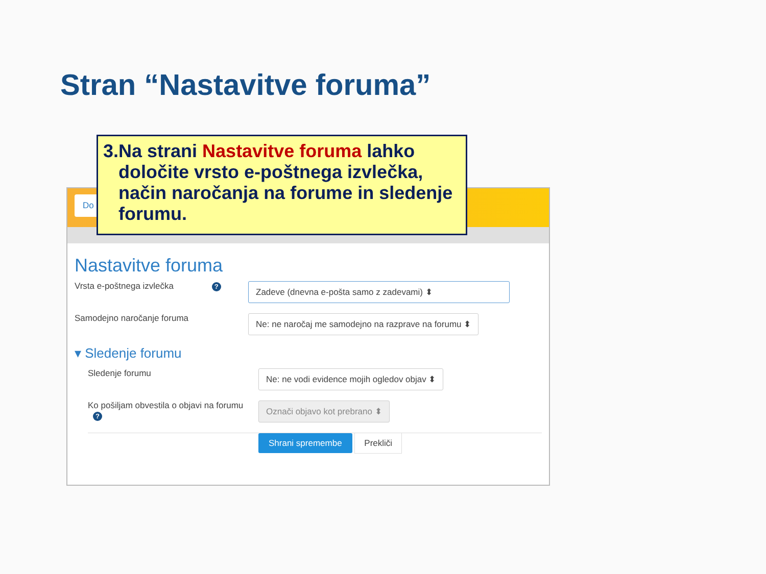Stran “Nastavitve foruma”
Do
Nastavitve foruma
Vrsta e-poštnega izvlečka ?
Zadeve (dnevna e-pošta samo z zadevami) ⬍
Samodejno naročanje foruma
Ne: ne naročaj me samodejno na razprave na forumu ⬍
▾ Sledenje forumu
Sledenje forumu
Ne: ne vodi evidence mojih ogledov objav ⬍
Ko pošiljam obvestila o objavi na forumu ?
Označi objavo kot prebrano ⬍
Shrani spremembe Prekliči
3. Na strani Nastavitve foruma lahko določite vrsto e-poštnega izvlečka, način naročanja na forume in sledenje forumu.